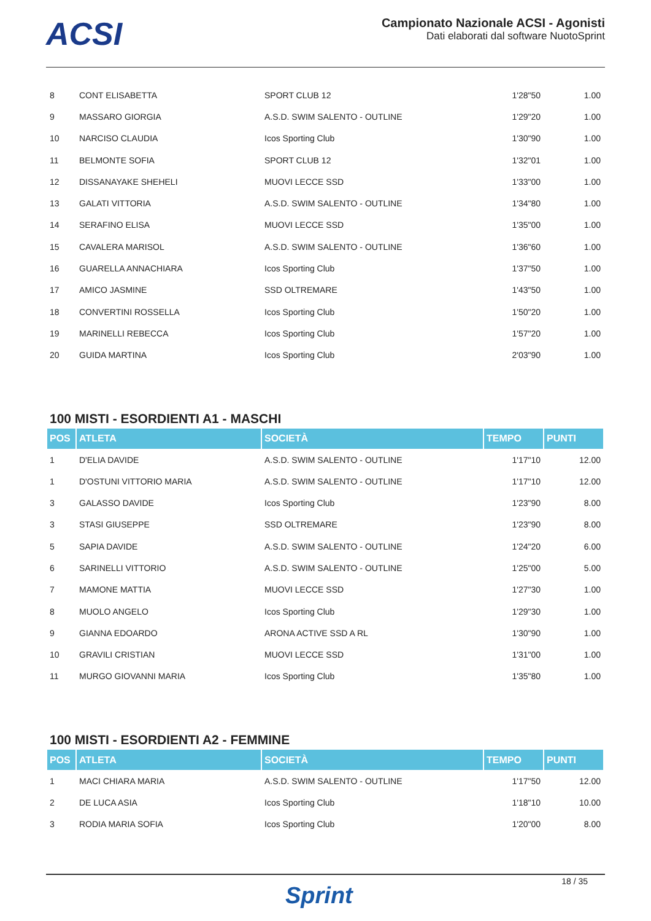ACSI
Campionato Nazionale ACSI - Agonisti
Dati elaborati dal software NuotoSprint
| 8 | CONT ELISABETTA | SPORT CLUB 12 | 1'28"50 | 1.00 |
| 9 | MASSARO GIORGIA | A.S.D. SWIM SALENTO - OUTLINE | 1'29"20 | 1.00 |
| 10 | NARCISO CLAUDIA | Icos Sporting Club | 1'30"90 | 1.00 |
| 11 | BELMONTE SOFIA | SPORT CLUB 12 | 1'32"01 | 1.00 |
| 12 | DISSANAYAKE SHEHELI | MUOVI LECCE SSD | 1'33"00 | 1.00 |
| 13 | GALATI VITTORIA | A.S.D. SWIM SALENTO - OUTLINE | 1'34"80 | 1.00 |
| 14 | SERAFINO ELISA | MUOVI LECCE SSD | 1'35"00 | 1.00 |
| 15 | CAVALERA MARISOL | A.S.D. SWIM SALENTO - OUTLINE | 1'36"60 | 1.00 |
| 16 | GUARELLA ANNACHIARA | Icos Sporting Club | 1'37"50 | 1.00 |
| 17 | AMICO JASMINE | SSD OLTREMARE | 1'43"50 | 1.00 |
| 18 | CONVERTINI ROSSELLA | Icos Sporting Club | 1'50"20 | 1.00 |
| 19 | MARINELLI REBECCA | Icos Sporting Club | 1'57"20 | 1.00 |
| 20 | GUIDA MARTINA | Icos Sporting Club | 2'03"90 | 1.00 |
100 MISTI - ESORDIENTI A1 - MASCHI
| POS | ATLETA | SOCIETÀ | TEMPO | PUNTI |
| --- | --- | --- | --- | --- |
| 1 | D'ELIA DAVIDE | A.S.D. SWIM SALENTO - OUTLINE | 1'17"10 | 12.00 |
| 1 | D'OSTUNI VITTORIO MARIA | A.S.D. SWIM SALENTO - OUTLINE | 1'17"10 | 12.00 |
| 3 | GALASSO DAVIDE | Icos Sporting Club | 1'23"90 | 8.00 |
| 3 | STASI GIUSEPPE | SSD OLTREMARE | 1'23"90 | 8.00 |
| 5 | SAPIA DAVIDE | A.S.D. SWIM SALENTO - OUTLINE | 1'24"20 | 6.00 |
| 6 | SARINELLI VITTORIO | A.S.D. SWIM SALENTO - OUTLINE | 1'25"00 | 5.00 |
| 7 | MAMONE MATTIA | MUOVI LECCE SSD | 1'27"30 | 1.00 |
| 8 | MUOLO ANGELO | Icos Sporting Club | 1'29"30 | 1.00 |
| 9 | GIANNA EDOARDO | ARONA ACTIVE SSD A RL | 1'30"90 | 1.00 |
| 10 | GRAVILI CRISTIAN | MUOVI LECCE SSD | 1'31"00 | 1.00 |
| 11 | MURGO GIOVANNI MARIA | Icos Sporting Club | 1'35"80 | 1.00 |
100 MISTI - ESORDIENTI A2 - FEMMINE
| POS | ATLETA | SOCIETÀ | TEMPO | PUNTI |
| --- | --- | --- | --- | --- |
| 1 | MACI CHIARA MARIA | A.S.D. SWIM SALENTO - OUTLINE | 1'17"50 | 12.00 |
| 2 | DE LUCA ASIA | Icos Sporting Club | 1'18"10 | 10.00 |
| 3 | RODIA MARIA SOFIA | Icos Sporting Club | 1'20"00 | 8.00 |
Sprint
18 / 35